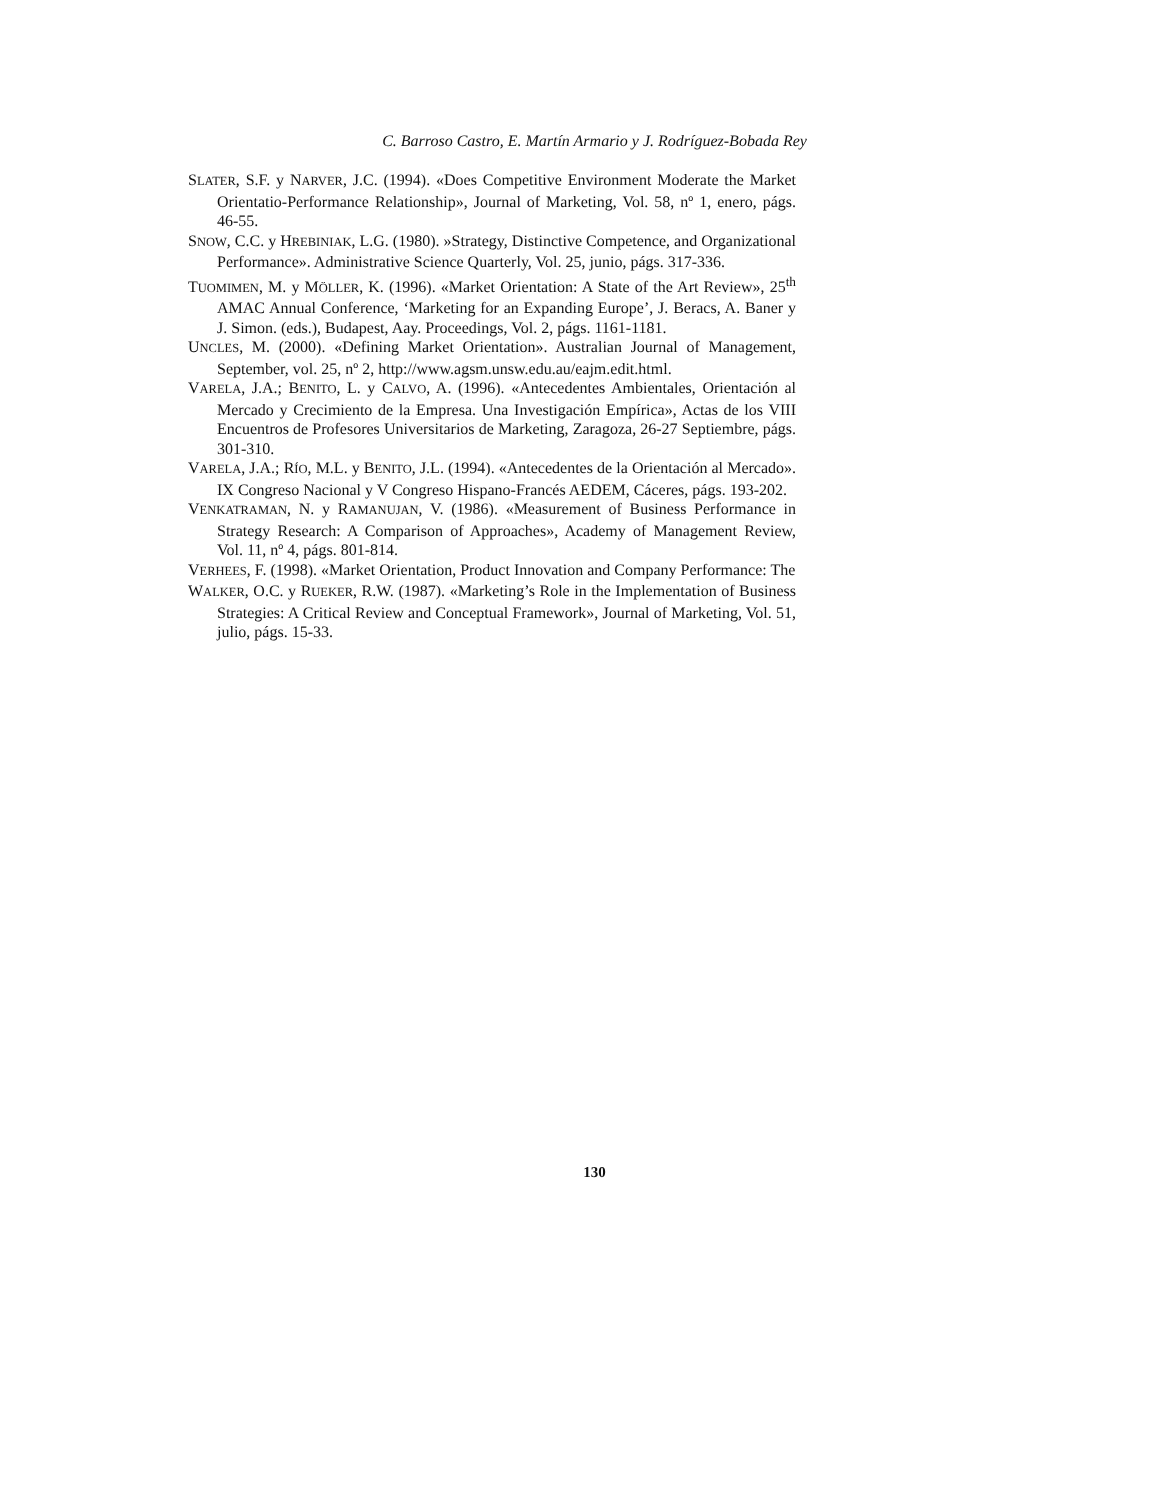C. Barroso Castro, E. Martín Armario y J. Rodríguez-Bobada Rey
SLATER, S.F. y NARVER, J.C. (1994). «Does Competitive Environment Moderate the Market Orientatio-Performance Relationship», Journal of Marketing, Vol. 58, nº 1, enero, págs. 46-55.
SNOW, C.C. y HREBINIAK, L.G. (1980). »Strategy, Distinctive Competence, and Organizational Performance». Administrative Science Quarterly, Vol. 25, junio, págs. 317-336.
TUOMIMEN, M. y MÖLLER, K. (1996). «Market Orientation: A State of the Art Review», 25<sup>th</sup> AMAC Annual Conference, ‘Marketing for an Expanding Europe’, J. Beracs, A. Baner y J. Simon. (eds.), Budapest, Aay. Proceedings, Vol. 2, págs. 1161-1181.
UNCLES, M. (2000). «Defining Market Orientation». Australian Journal of Management, September, vol. 25, nº 2, http://www.agsm.unsw.edu.au/eajm.edit.html.
VARELA, J.A.; BENITO, L. y CALVO, A. (1996). «Antecedentes Ambientales, Orientación al Mercado y Crecimiento de la Empresa. Una Investigación Empírica», Actas de los VIII Encuentros de Profesores Universitarios de Marketing, Zaragoza, 26-27 Septiembre, págs. 301-310.
VARELA, J.A.; RÍO, M.L. y BENITO, J.L. (1994). «Antecedentes de la Orientación al Mercado». IX Congreso Nacional y V Congreso Hispano-Francés AEDEM, Cáceres, págs. 193-202.
VENKATRAMAN, N. y RAMANUJAN, V. (1986). «Measurement of Business Performance in Strategy Research: A Comparison of Approaches», Academy of Management Review, Vol. 11, nº 4, págs. 801-814.
VERHEES, F. (1998). «Market Orientation, Product Innovation and Company Performance: The
WALKER, O.C. y RUEKER, R.W. (1987). «Marketing’s Role in the Implementation of Business Strategies: A Critical Review and Conceptual Framework», Journal of Marketing, Vol. 51, julio, págs. 15-33.
130